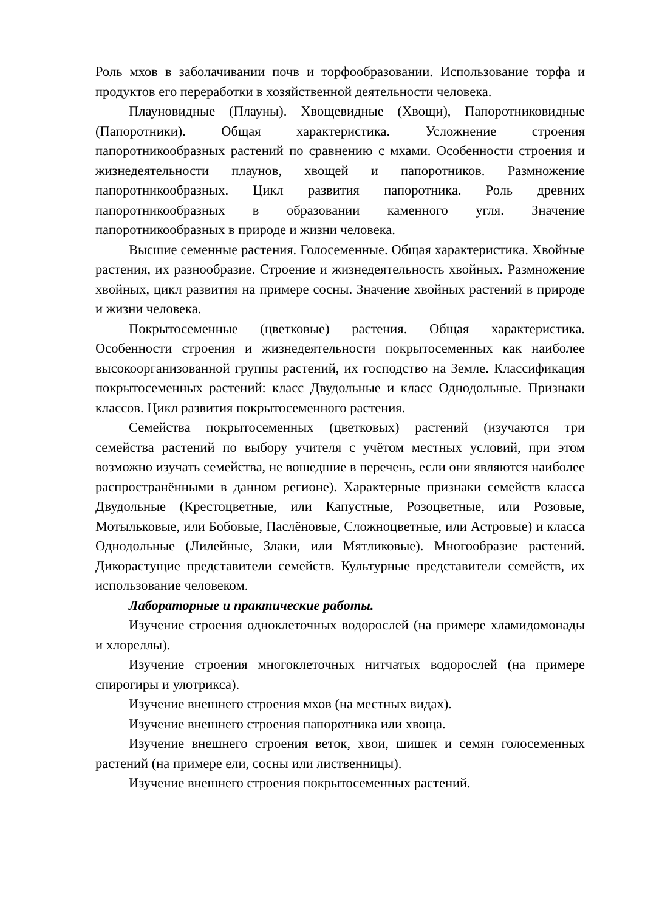Роль мхов в заболачивании почв и торфообразовании. Использование торфа и продуктов его переработки в хозяйственной деятельности человека.
Плауновидные (Плауны). Хвощевидные (Хвощи), Папоротниковидные (Папоротники). Общая характеристика. Усложнение строения папоротникообразных растений по сравнению с мхами. Особенности строения и жизнедеятельности плаунов, хвощей и папоротников. Размножение папоротникообразных. Цикл развития папоротника. Роль древних папоротникообразных в образовании каменного угля. Значение папоротникообразных в природе и жизни человека.
Высшие семенные растения. Голосеменные. Общая характеристика. Хвойные растения, их разнообразие. Строение и жизнедеятельность хвойных. Размножение хвойных, цикл развития на примере сосны. Значение хвойных растений в природе и жизни человека.
Покрытосеменные (цветковые) растения. Общая характеристика. Особенности строения и жизнедеятельности покрытосеменных как наиболее высокоорганизованной группы растений, их господство на Земле. Классификация покрытосеменных растений: класс Двудольные и класс Однодольные. Признаки классов. Цикл развития покрытосеменного растения.
Семейства покрытосеменных (цветковых) растений (изучаются три семейства растений по выбору учителя с учётом местных условий, при этом возможно изучать семейства, не вошедшие в перечень, если они являются наиболее распространёнными в данном регионе). Характерные признаки семейств класса Двудольные (Крестоцветные, или Капустные, Розоцветные, или Розовые, Мотыльковые, или Бобовые, Паслёновые, Сложноцветные, или Астровые) и класса Однодольные (Лилейные, Злаки, или Мятликовые). Многообразие растений. Дикорастущие представители семейств. Культурные представители семейств, их использование человеком.
Лабораторные и практические работы.
Изучение строения одноклеточных водорослей (на примере хламидомонады и хлореллы).
Изучение строения многоклеточных нитчатых водорослей (на примере спирогиры и улотрикса).
Изучение внешнего строения мхов (на местных видах).
Изучение внешнего строения папоротника или хвоща.
Изучение внешнего строения веток, хвои, шишек и семян голосеменных растений (на примере ели, сосны или лиственницы).
Изучение внешнего строения покрытосеменных растений.